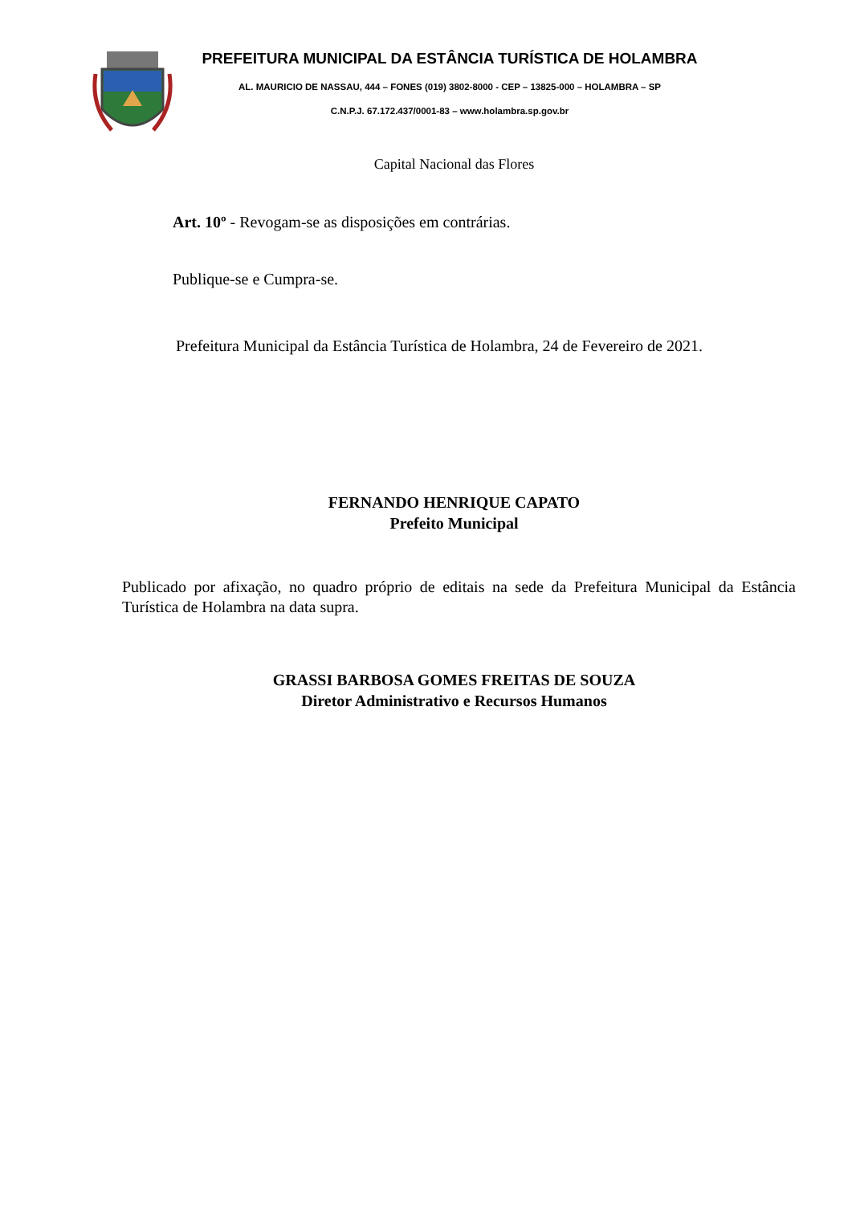PREFEITURA MUNICIPAL DA ESTÂNCIA TURÍSTICA DE HOLAMBRA
AL. MAURICIO DE NASSAU, 444 – FONES (019) 3802-8000 - CEP – 13825-000 – HOLAMBRA – SP
C.N.P.J. 67.172.437/0001-83 – www.holambra.sp.gov.br
Capital Nacional das Flores
Art. 10º - Revogam-se as disposições em contrárias.
Publique-se e Cumpra-se.
Prefeitura Municipal da Estância Turística de Holambra, 24 de Fevereiro de 2021.
FERNANDO HENRIQUE CAPATO
Prefeito Municipal
Publicado por afixação, no quadro próprio de editais na sede da Prefeitura Municipal da Estância Turística de Holambra na data supra.
GRASSI BARBOSA GOMES FREITAS DE SOUZA
Diretor Administrativo e Recursos Humanos